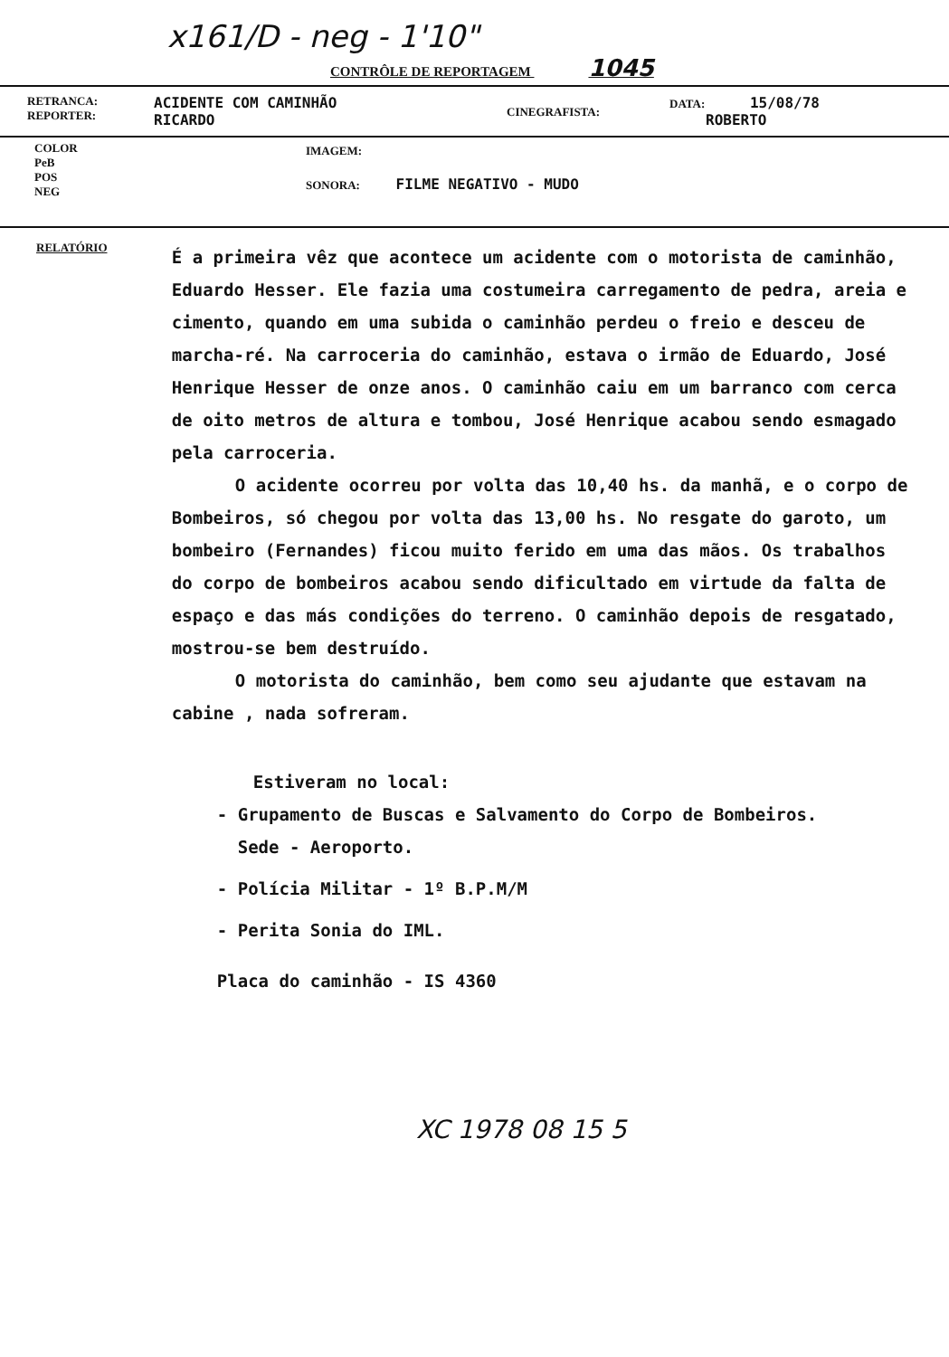x161/D - neg - 1'10"
CONTRÔLE DE REPORTAGEM 1045
RETRANCA:
REPORTER:
ACIDENTE COM CAMINHÃO
RICARDO
CINEGRAFISTA:
DATA: 15/08/78
ROBERTO
COLOR
PeB
POS
NEG
IMAGEM:
SONORA: FILME NEGATIVO - MUDO
RELATÓRIO
É a primeira vêz que acontece um acidente com o motorista de caminhão, Eduardo Hesser. Ele fazia uma costumeira carregamento de pedra, areia e cimento, quando em uma subida o caminhão perdeu o freio e desceu de marcha-ré. Na carroceria do caminhão, estava o irmão de Eduardo, José Henrique Hesser de onze anos. O caminhão caiu em um barranco com cerca de oito metros de altura e tombou, José Henrique acabou sendo esmagado pela carroceria.
O acidente ocorreu por volta das 10,40 hs. da manhã, e o corpo de Bombeiros, só chegou por volta das 13,00 hs. No resgate do garoto, um bombeiro (Fernandes) ficou muito ferido em uma das mãos. Os trabalhos do corpo de bombeiros acabou sendo dificultado em virtude da falta de espaço e das más condições do terreno. O caminhão depois de resgatado, mostrou-se bem destruído.
O motorista do caminhão, bem como seu ajudante que estavam na cabine , nada sofreram.
Estiveram no local:
- Grupamento de Buscas e Salvamento do Corpo de Bombeiros.
Sede - Aeroporto.
- Polícia Militar - 1º B.P.M/M
- Perita Sonia do IML.
Placa do caminhão - IS 4360
XC 1978 08 15 5